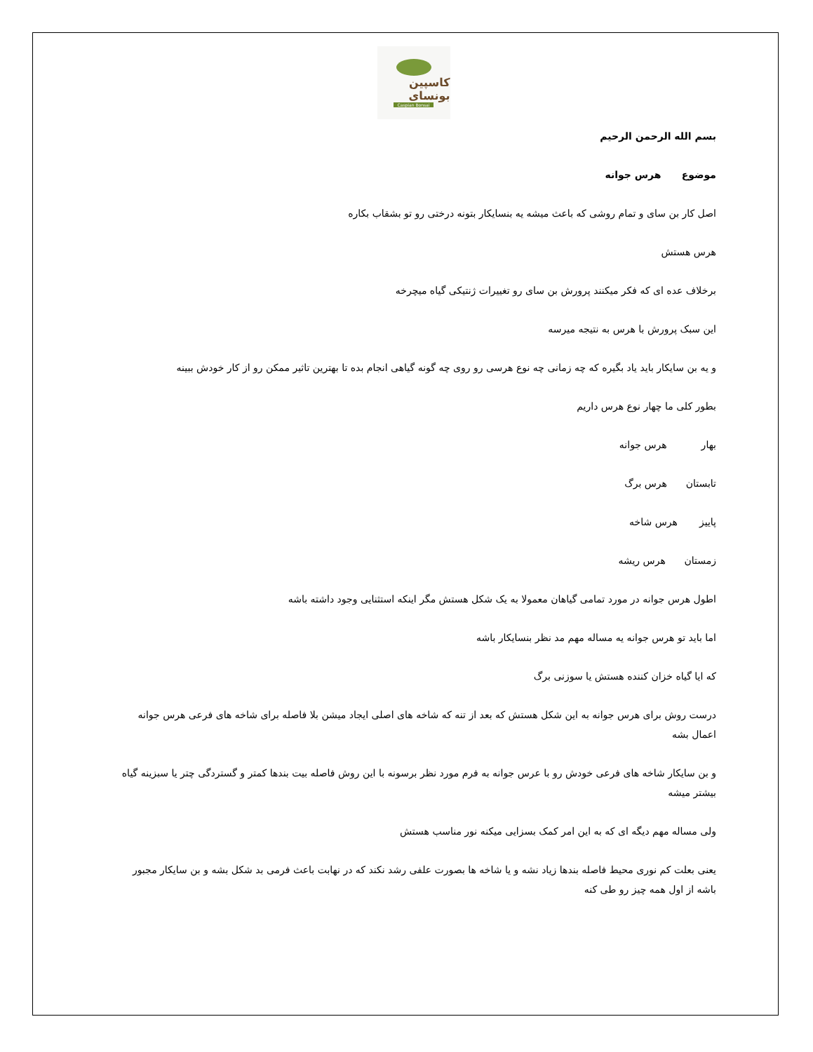کاسپین بونسای
Caspian Bonsai
بسم الله الرحمن الرحیم
موضوع هرس جوانه
اصل کار بن سای و تمام روشی که باعث میشه یه بنسایکار بتونه درختی رو تو بشقاب بکاره
هرس هستش
برخلاف عده ای که فکر میکنند پرورش بن سای رو تغییرات ژنتیکی گیاه میچرخه
این سبک پرورش با هرس به نتیجه میرسه
و یه بن سایکار باید یاد بگیره که چه زمانی چه نوع هرسی رو روی چه گونه گیاهی انجام بده تا بهترین تاثیر ممکن رو از کار خودش ببینه
بطور کلی ما چهار نوع هرس داریم
بهار هرس جوانه
تابستان هرس برگ
پاییز هرس شاخه
زمستان هرس ریشه
اطول هرس جوانه در مورد تمامی گیاهان معمولا به یک شکل هستش مگر اینکه استثنایی وجود داشته باشه
اما باید تو هرس جوانه یه مساله مهم مد نظر بنسایکار باشه
که ایا گیاه خزان کننده هستش یا سوزنی برگ
درست روش برای هرس جوانه به این شکل هستش که بعد از تنه که شاخه های اصلی ایجاد میشن بلا فاصله برای شاخه های فرعی هرس جوانه اعمال بشه
و بن سایکار شاخه های فرعی خودش رو با عرس جوانه به فرم مورد نظر برسونه با این روش فاصله بیت بندها کمتر و گستردگی چتر یا سبزینه گیاه بیشتر میشه
ولی مساله مهم دیگه ای که به این امر کمک بسزایی میکنه نور مناسب هستش
یعنی بعلت کم نوری محیط فاصله بندها زیاد نشه و یا شاخه ها بصورت علفی رشد نکند که در نهابت باعث فرمی بد شکل بشه و بن سایکار مجبور باشه از اول همه چیز رو طی کنه